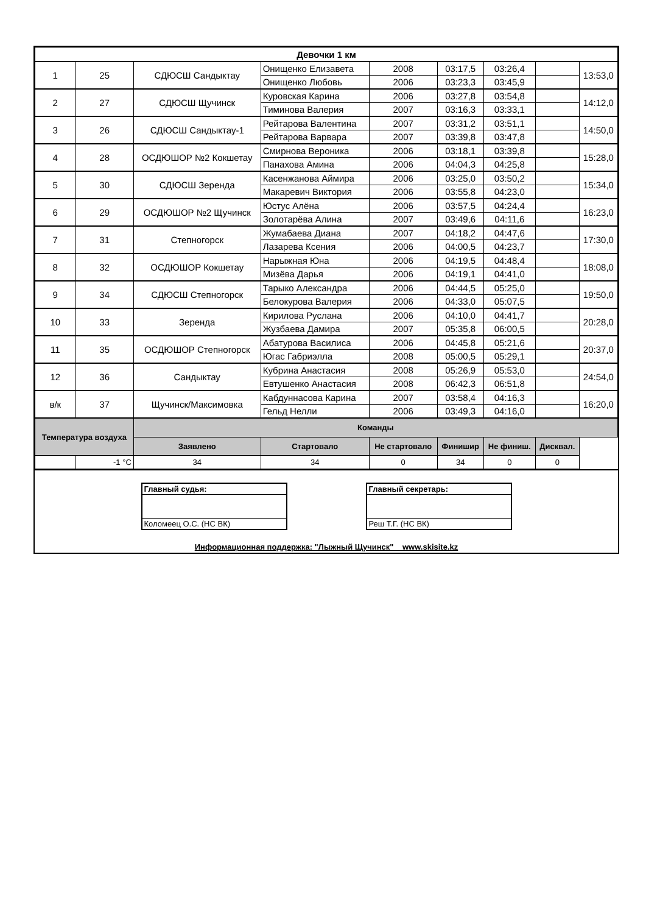| Девочки 1 км | | | | | | | | |
| --- | --- | --- | --- | --- | --- | --- | --- | --- |
| 1 | 25 | СДЮСШ Сандыктау | Онищенко Елизавета | 2008 | 03:17,5 | 03:26,4 | | 13:53,0 |
| | | | Онищенко Любовь | 2006 | 03:23,3 | 03:45,9 | | |
| 2 | 27 | СДЮСШ Щучинск | Куровская Карина | 2006 | 03:27,8 | 03:54,8 | | 14:12,0 |
| | | | Тиминова Валерия | 2007 | 03:16,3 | 03:33,1 | | |
| 3 | 26 | СДЮСШ Сандыктау-1 | Рейтарова Валентина | 2007 | 03:31,2 | 03:51,1 | | 14:50,0 |
| | | | Рейтарова Варвара | 2007 | 03:39,8 | 03:47,8 | | |
| 4 | 28 | ОСДЮШОР №2 Кокшетау | Смирнова Вероника | 2006 | 03:18,1 | 03:39,8 | | 15:28,0 |
| | | | Панахова Амина | 2006 | 04:04,3 | 04:25,8 | | |
| 5 | 30 | СДЮСШ Зеренда | Касенжанова Аймира | 2006 | 03:25,0 | 03:50,2 | | 15:34,0 |
| | | | Макаревич Виктория | 2006 | 03:55,8 | 04:23,0 | | |
| 6 | 29 | ОСДЮШОР №2 Щучинск | Юстус Алёна | 2006 | 03:57,5 | 04:24,4 | | 16:23,0 |
| | | | Золотарёва Алина | 2007 | 03:49,6 | 04:11,6 | | |
| 7 | 31 | Степногорск | Жумабаева Диана | 2007 | 04:18,2 | 04:47,6 | | 17:30,0 |
| | | | Лазарева Ксения | 2006 | 04:00,5 | 04:23,7 | | |
| 8 | 32 | ОСДЮШОР Кокшетау | Нарыжная Юна | 2006 | 04:19,5 | 04:48,4 | | 18:08,0 |
| | | | Мизёва Дарья | 2006 | 04:19,1 | 04:41,0 | | |
| 9 | 34 | СДЮСШ Степногорск | Тарыко Александра | 2006 | 04:44,5 | 05:25,0 | | 19:50,0 |
| | | | Белокурова Валерия | 2006 | 04:33,0 | 05:07,5 | | |
| 10 | 33 | Зеренда | Кирилова Руслана | 2006 | 04:10,0 | 04:41,7 | | 20:28,0 |
| | | | Жузбаева Дамира | 2007 | 05:35,8 | 06:00,5 | | |
| 11 | 35 | ОСДЮШОР Степногорск | Абатурова Василиса | 2006 | 04:45,8 | 05:21,6 | | 20:37,0 |
| | | | Югас Габриэлла | 2008 | 05:00,5 | 05:29,1 | | |
| 12 | 36 | Сандыктау | Кубрина Анастасия | 2008 | 05:26,9 | 05:53,0 | | 24:54,0 |
| | | | Евтушенко Анастасия | 2008 | 06:42,3 | 06:51,8 | | |
| в/к | 37 | Щучинск/Максимовка | Кабдуннасова Карина | 2007 | 03:58,4 | 04:16,3 | | 16:20,0 |
| | | | Гельд Нелли | 2006 | 03:49,3 | 04:16,0 | | |
| Температура воздуха | | Команды | | | | | | |
| | | Заявлено | Стартовало | Не стартовало | Финишир | Не финиш. | Дисквал. | |
| | -1 °С | 34 | 34 | 0 | 34 | 0 | 0 | |
Главный судья:
Коломеец О.С. (НС ВК)
Главный секретарь:
Реш Т.Г. (НС ВК)
Информационная поддержка: "Лыжный Щучинск" www.skisite.kz